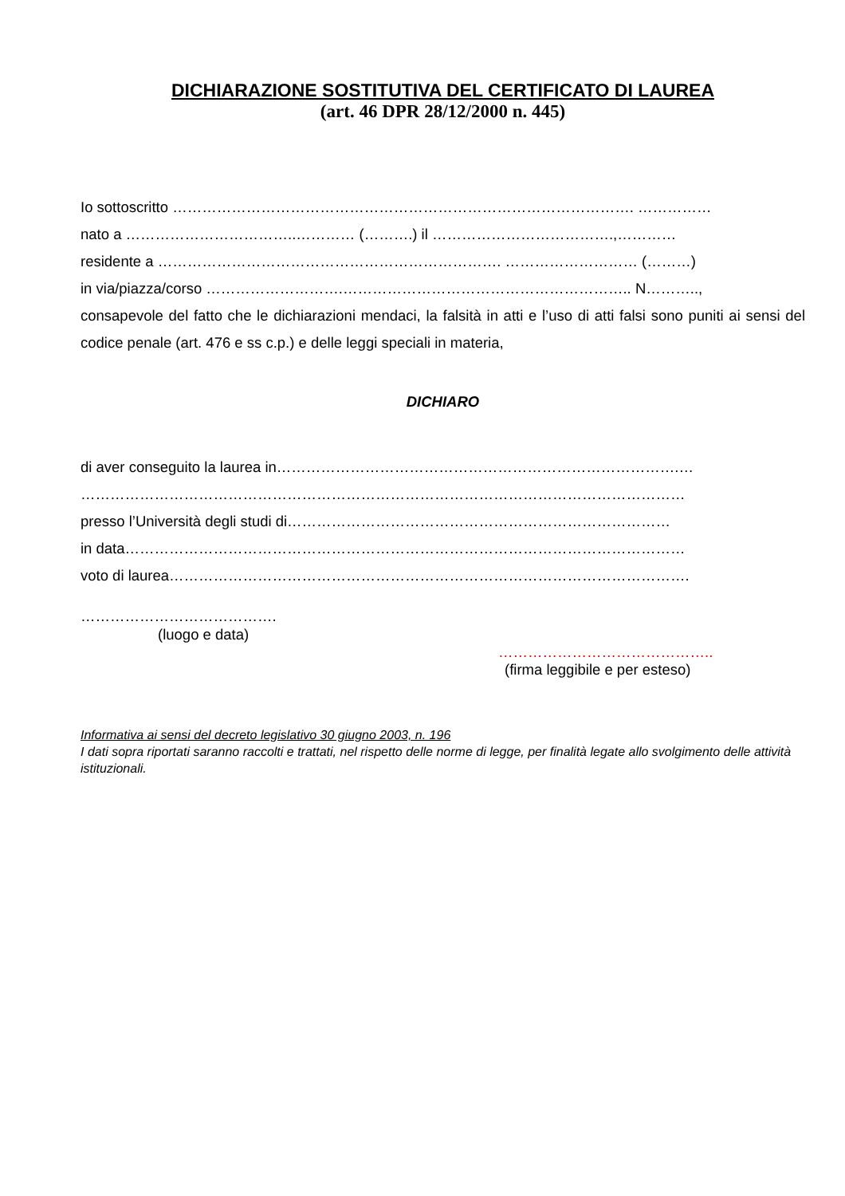DICHIARAZIONE SOSTITUTIVA DEL CERTIFICATO DI LAUREA
(art. 46 DPR 28/12/2000 n. 445)
Io sottoscritto …………………………………………………………………………………. ……………
nato a ……………………………..………… (……….) il ……………………………….,…………
residente a ……………………………………………………………. ……………………… (………)
in via/piazza/corso ……………………….………………………………………………….. N………..,
consapevole del fatto che le dichiarazioni mendaci, la falsità in atti e l’uso di atti falsi sono puniti ai sensi del codice penale (art. 476 e ss c.p.) e delle leggi speciali in materia,
DICHIARO
di aver conseguito la laurea in……………………………………………………………………….…
……………………………………………………………………………………………………………
presso l’Università degli studi di……………………………………………………………………
in data……………………………………………………………………………………………………
voto di laurea…………………………………………………………………………………………….
………………………………….
(luogo e data)
……………………………………..
(firma leggibile e per esteso)
Informativa ai sensi del decreto legislativo 30 giugno 2003, n. 196
I dati sopra riportati saranno raccolti e trattati, nel rispetto delle norme di legge, per finalità legate allo svolgimento delle attività istituzionali.